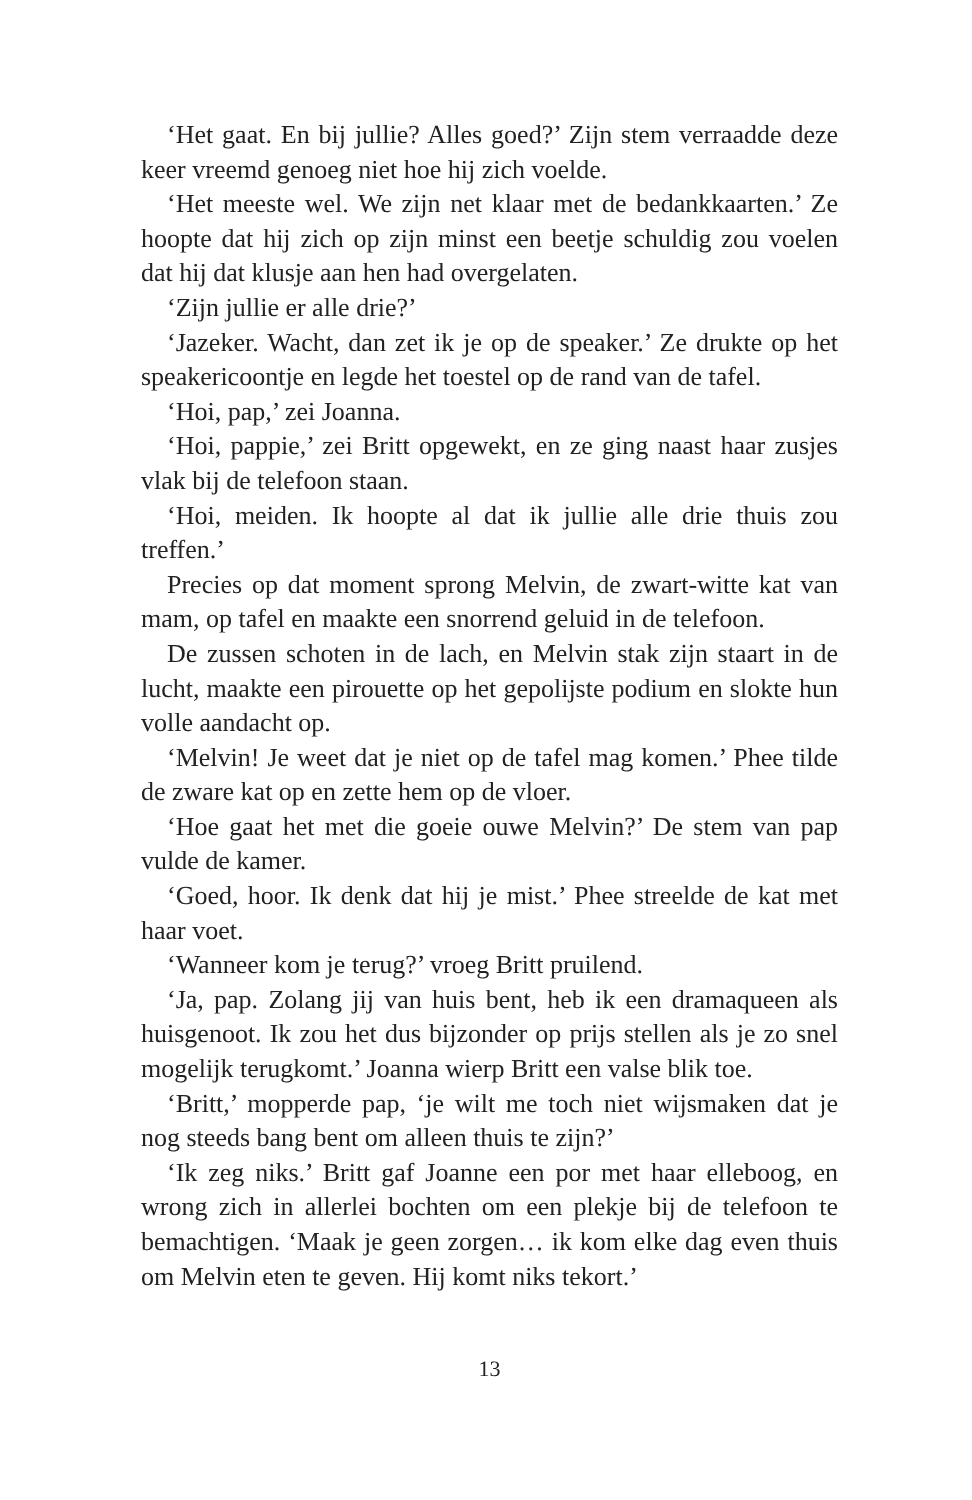‘Het gaat. En bij jullie? Alles goed?’ Zijn stem verraadde deze keer vreemd genoeg niet hoe hij zich voelde.
‘Het meeste wel. We zijn net klaar met de bedankkaarten.’ Ze hoopte dat hij zich op zijn minst een beetje schuldig zou voelen dat hij dat klusje aan hen had overgelaten.
‘Zijn jullie er alle drie?’
‘Jazeker. Wacht, dan zet ik je op de speaker.’ Ze drukte op het speakericoontje en legde het toestel op de rand van de tafel.
‘Hoi, pap,’ zei Joanna.
‘Hoi, pappie,’ zei Britt opgewekt, en ze ging naast haar zusjes vlak bij de telefoon staan.
‘Hoi, meiden. Ik hoopte al dat ik jullie alle drie thuis zou treffen.’
Precies op dat moment sprong Melvin, de zwart-witte kat van mam, op tafel en maakte een snorrend geluid in de telefoon.
De zussen schoten in de lach, en Melvin stak zijn staart in de lucht, maakte een pirouette op het gepolijste podium en slokte hun volle aandacht op.
‘Melvin! Je weet dat je niet op de tafel mag komen.’ Phee tilde de zware kat op en zette hem op de vloer.
‘Hoe gaat het met die goeie ouwe Melvin?’ De stem van pap vulde de kamer.
‘Goed, hoor. Ik denk dat hij je mist.’ Phee streelde de kat met haar voet.
‘Wanneer kom je terug?’ vroeg Britt pruilend.
‘Ja, pap. Zolang jij van huis bent, heb ik een dramaqueen als huisgenoot. Ik zou het dus bijzonder op prijs stellen als je zo snel mogelijk terugkomt.’ Joanna wierp Britt een valse blik toe.
‘Britt,’ mopperde pap, ‘je wilt me toch niet wijsmaken dat je nog steeds bang bent om alleen thuis te zijn?’
‘Ik zeg niks.’ Britt gaf Joanne een por met haar elleboog, en wrong zich in allerlei bochten om een plekje bij de telefoon te bemachtigen. ‘Maak je geen zorgen… ik kom elke dag even thuis om Melvin eten te geven. Hij komt niks tekort.’
13